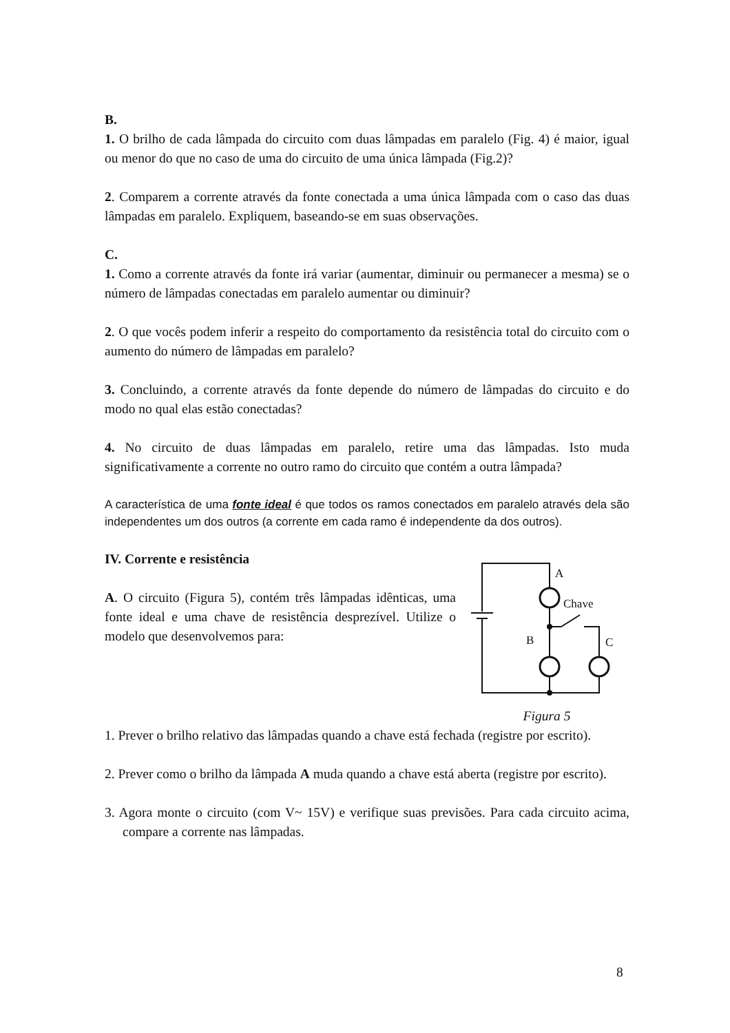B.
1. O brilho de cada lâmpada do circuito com duas lâmpadas em paralelo (Fig. 4) é maior, igual ou menor do que no caso de uma do circuito de uma única lâmpada (Fig.2)?
2. Comparem a corrente através da fonte conectada a uma única lâmpada com o caso das duas lâmpadas em paralelo. Expliquem, baseando-se em suas observações.
C.
1. Como a corrente através da fonte irá variar (aumentar, diminuir ou permanecer a mesma) se o número de lâmpadas conectadas em paralelo aumentar ou diminuir?
2. O que vocês podem inferir a respeito do comportamento da resistência total do circuito com o aumento do número de lâmpadas em paralelo?
3. Concluindo, a corrente através da fonte depende do número de lâmpadas do circuito e do modo no qual elas estão conectadas?
4. No circuito de duas lâmpadas em paralelo, retire uma das lâmpadas. Isto muda significativamente a corrente no outro ramo do circuito que contém a outra lâmpada?
A característica de uma fonte ideal é que todos os ramos conectados em paralelo através dela são independentes um dos outros (a corrente em cada ramo é independente da dos outros).
IV. Corrente e resistência
A. O circuito (Figura 5), contém três lâmpadas idênticas, uma fonte ideal e uma chave de resistência desprezível. Utilize o modelo que desenvolvemos para:
A
Chave
B
C
Figura 5
1. Prever o brilho relativo das lâmpadas quando a chave está fechada (registre por escrito).
2. Prever como o brilho da lâmpada A muda quando a chave está aberta (registre por escrito).
3. Agora monte o circuito (com V~ 15V) e verifique suas previsões. Para cada circuito acima, compare a corrente nas lâmpadas.
8